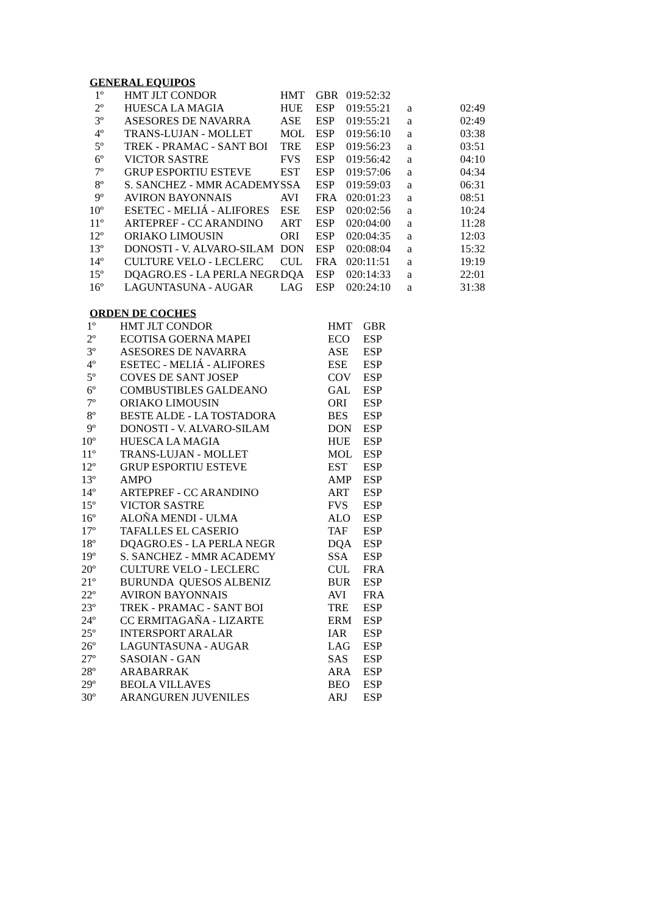GENERAL EQUIPOS
| 1º | HMT JLT CONDOR | HMT | GBR | 019:52:32 | | |
| 2º | HUESCA LA MAGIA | HUE | ESP | 019:55:21 | a | 02:49 |
| 3º | ASESORES DE NAVARRA | ASE | ESP | 019:55:21 | a | 02:49 |
| 4º | TRANS-LUJAN - MOLLET | MOL | ESP | 019:56:10 | a | 03:38 |
| 5º | TREK - PRAMAC - SANT BOI | TRE | ESP | 019:56:23 | a | 03:51 |
| 6º | VICTOR SASTRE | FVS | ESP | 019:56:42 | a | 04:10 |
| 7º | GRUP ESPORTIU ESTEVE | EST | ESP | 019:57:06 | a | 04:34 |
| 8º | S. SANCHEZ - MMR ACADEMY | SSA | ESP | 019:59:03 | a | 06:31 |
| 9º | AVIRON BAYONNAIS | AVI | FRA | 020:01:23 | a | 08:51 |
| 10º | ESETEC - MELIÁ - ALIFORES | ESE | ESP | 020:02:56 | a | 10:24 |
| 11º | ARTEPREF - CC ARANDINO | ART | ESP | 020:04:00 | a | 11:28 |
| 12º | ORIAKO LIMOUSIN | ORI | ESP | 020:04:35 | a | 12:03 |
| 13º | DONOSTI - V. ALVARO-SILAM | DON | ESP | 020:08:04 | a | 15:32 |
| 14º | CULTURE VELO - LECLERC | CUL | FRA | 020:11:51 | a | 19:19 |
| 15º | DQAGRO.ES - LA PERLA NEGR | DQA | ESP | 020:14:33 | a | 22:01 |
| 16º | LAGUNTASUNA - AUGAR | LAG | ESP | 020:24:10 | a | 31:38 |
ORDEN DE COCHES
| 1º | HMT JLT CONDOR | HMT | GBR |
| 2º | ECOTISA GOERNA MAPEI | ECO | ESP |
| 3º | ASESORES DE NAVARRA | ASE | ESP |
| 4º | ESETEC - MELIÁ - ALIFORES | ESE | ESP |
| 5º | COVES DE SANT JOSEP | COV | ESP |
| 6º | COMBUSTIBLES GALDEANO | GAL | ESP |
| 7º | ORIAKO LIMOUSIN | ORI | ESP |
| 8º | BESTE ALDE - LA TOSTADORA | BES | ESP |
| 9º | DONOSTI - V. ALVARO-SILAM | DON | ESP |
| 10º | HUESCA LA MAGIA | HUE | ESP |
| 11º | TRANS-LUJAN - MOLLET | MOL | ESP |
| 12º | GRUP ESPORTIU ESTEVE | EST | ESP |
| 13º | AMPO | AMP | ESP |
| 14º | ARTEPREF - CC ARANDINO | ART | ESP |
| 15º | VICTOR SASTRE | FVS | ESP |
| 16º | ALOÑA MENDI - ULMA | ALO | ESP |
| 17º | TAFALLES EL CASERIO | TAF | ESP |
| 18º | DQAGRO.ES - LA PERLA NEGR | DQA | ESP |
| 19º | S. SANCHEZ - MMR ACADEMY | SSA | ESP |
| 20º | CULTURE VELO - LECLERC | CUL | FRA |
| 21º | BURUNDA QUESOS ALBENIZ | BUR | ESP |
| 22º | AVIRON BAYONNAIS | AVI | FRA |
| 23º | TREK - PRAMAC - SANT BOI | TRE | ESP |
| 24º | CC ERMITAGAÑA - LIZARTE | ERM | ESP |
| 25º | INTERSPORT ARALAR | IAR | ESP |
| 26º | LAGUNTASUNA - AUGAR | LAG | ESP |
| 27º | SASOIAN - GAN | SAS | ESP |
| 28º | ARABARRAK | ARA | ESP |
| 29º | BEOLA VILLAVES | BEO | ESP |
| 30º | ARANGUREN JUVENILES | ARJ | ESP |